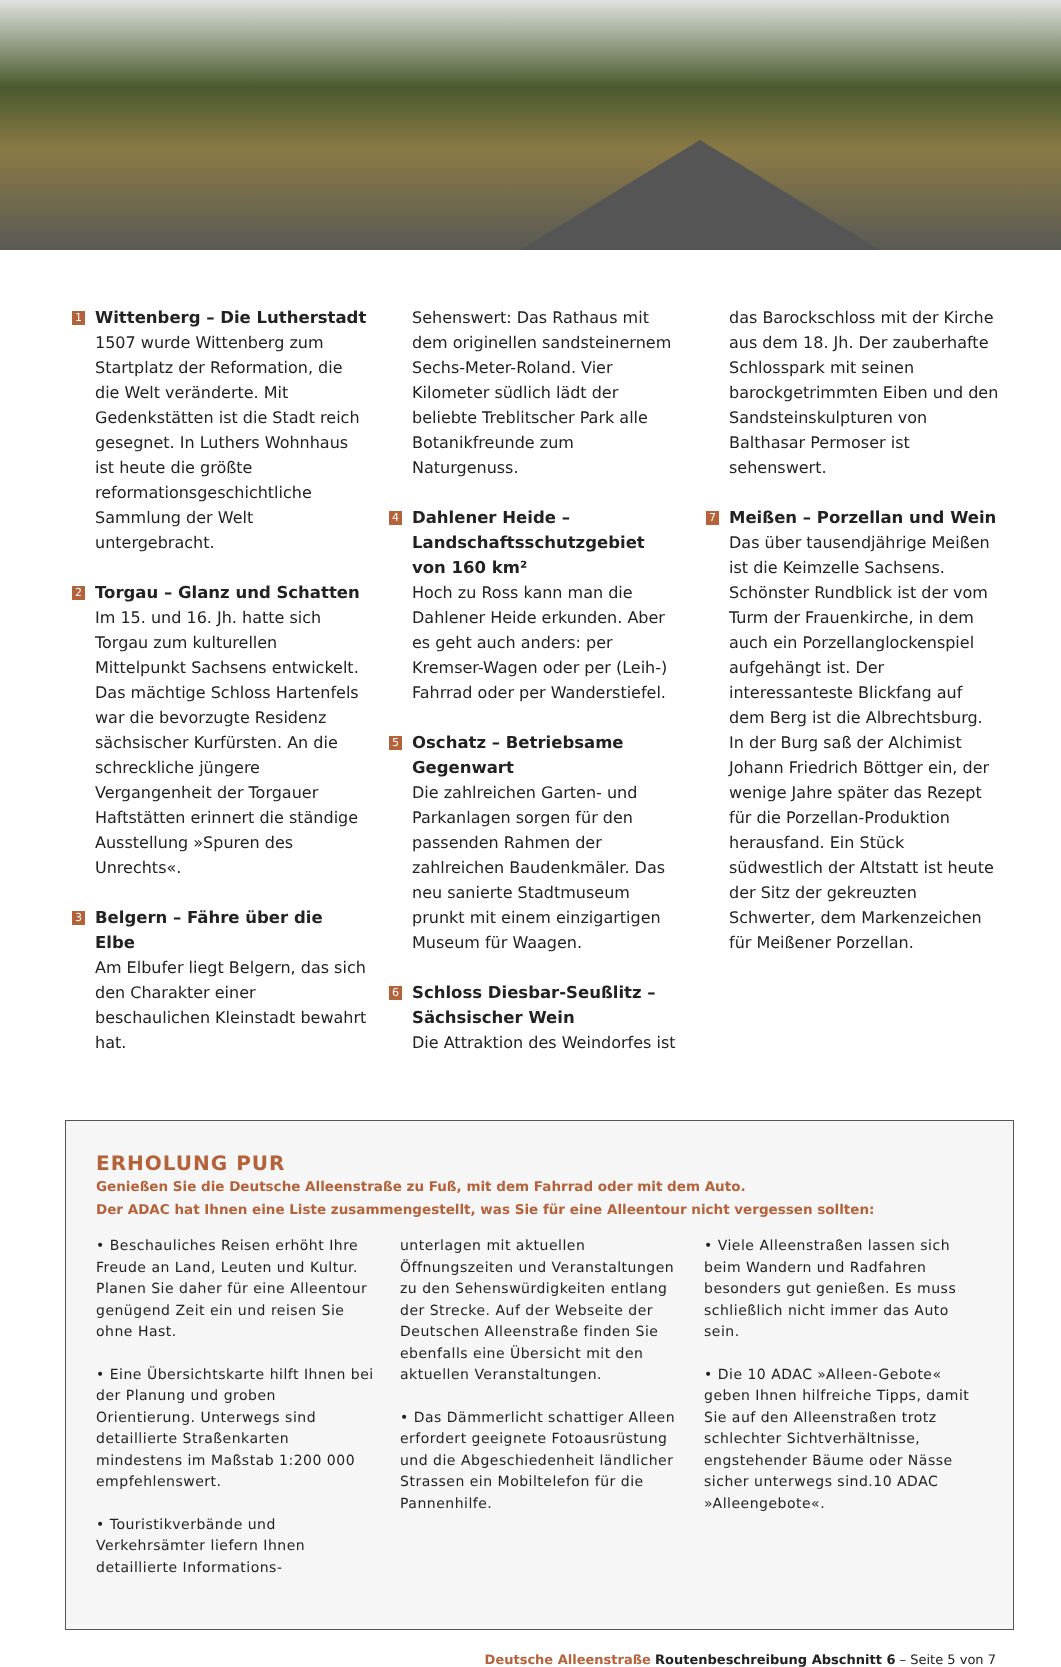1
Wittenberg – Die Lutherstadt
1507 wurde Wittenberg zum Startplatz der Reformation, die die Welt veränderte. Mit Gedenkstätten ist die Stadt reich gesegnet. In Luthers Wohnhaus ist heute die größte reformationsgeschichtliche Sammlung der Welt untergebracht.
2
Torgau – Glanz und Schatten
Im 15. und 16. Jh. hatte sich Torgau zum kulturellen Mittelpunkt Sachsens entwickelt. Das mächtige Schloss Hartenfels war die bevorzugte Residenz sächsischer Kurfürsten. An die schreckliche jüngere Vergangenheit der Torgauer Haftstätten erinnert die ständige Ausstellung »Spuren des Unrechts«.
3
Belgern – Fähre über die Elbe
Am Elbufer liegt Belgern, das sich den Charakter einer beschaulichen Kleinstadt bewahrt hat.
0
Sehenswert: Das Rathaus mit dem originellen sandsteinernem Sechs-Meter-Roland. Vier Kilometer südlich lädt der beliebte Treblitscher Park alle Botanikfreunde zum Naturgenuss.
4
Dahlener Heide – Landschaftsschutzgebiet von 160 km²
Hoch zu Ross kann man die Dahlener Heide erkunden. Aber es geht auch anders: per Kremser-Wagen oder per (Leih-) Fahrrad oder per Wanderstiefel.
5
Oschatz – Betriebsame Gegenwart
Die zahlreichen Garten- und Parkanlagen sorgen für den passenden Rahmen der zahlreichen Baudenkmäler. Das neu sanierte Stadtmuseum prunkt mit einem einzigartigen Museum für Waagen.
6
Schloss Diesbar-Seußlitz – Sächsischer Wein
Die Attraktion des Weindorfes ist
0
das Barockschloss mit der Kirche aus dem 18. Jh. Der zauberhafte Schlosspark mit seinen barockgetrimmten Eiben und den Sandsteinskulpturen von Balthasar Permoser ist sehenswert.
7
Meißen – Porzellan und Wein
Das über tausendjährige Meißen ist die Keimzelle Sachsens. Schönster Rundblick ist der vom Turm der Frauenkirche, in dem auch ein Porzellanglockenspiel aufgehängt ist. Der interessanteste Blickfang auf dem Berg ist die Albrechtsburg. In der Burg saß der Alchimist Johann Friedrich Böttger ein, der wenige Jahre später das Rezept für die Porzellan-Produktion herausfand. Ein Stück südwestlich der Altstatt ist heute der Sitz der gekreuzten Schwerter, dem Markenzeichen für Meißener Porzellan.
ERHOLUNG PUR
Genießen Sie die Deutsche Alleenstraße zu Fuß, mit dem Fahrrad oder mit dem Auto.
Der ADAC hat Ihnen eine Liste zusammengestellt, was Sie für eine Alleentour nicht vergessen sollten:
• Beschauliches Reisen erhöht Ihre Freude an Land, Leuten und Kultur. Planen Sie daher für eine Alleentour genügend Zeit ein und reisen Sie ohne Hast.
• Eine Übersichtskarte hilft Ihnen bei der Planung und groben Orientierung. Unterwegs sind detaillierte Straßenkarten mindestens im Maßstab 1:200 000 empfehlenswert.
• Touristikverbände und Verkehrsämter liefern Ihnen detaillierte Informations-
unterlagen mit aktuellen Öffnungszeiten und Veranstaltungen zu den Sehenswürdigkeiten entlang der Strecke. Auf der Webseite der Deutschen Alleenstraße finden Sie ebenfalls eine Übersicht mit den aktuellen Veranstaltungen.
• Das Dämmerlicht schattiger Alleen erfordert geeignete Fotoausrüstung und die Abgeschiedenheit ländlicher Strassen ein Mobiltelefon für die Pannenhilfe.
• Viele Alleenstraßen lassen sich beim Wandern und Radfahren besonders gut genießen. Es muss schließlich nicht immer das Auto sein.
• Die 10 ADAC »Alleen-Gebote« geben Ihnen hilfreiche Tipps, damit Sie auf den Alleenstraßen trotz schlechter Sichtverhältnisse, engstehender Bäume oder Nässe sicher unterwegs sind.10 ADAC »Alleengebote«.
Deutsche Alleenstraße Routenbeschreibung Abschnitt 6 – Seite 5 von 7